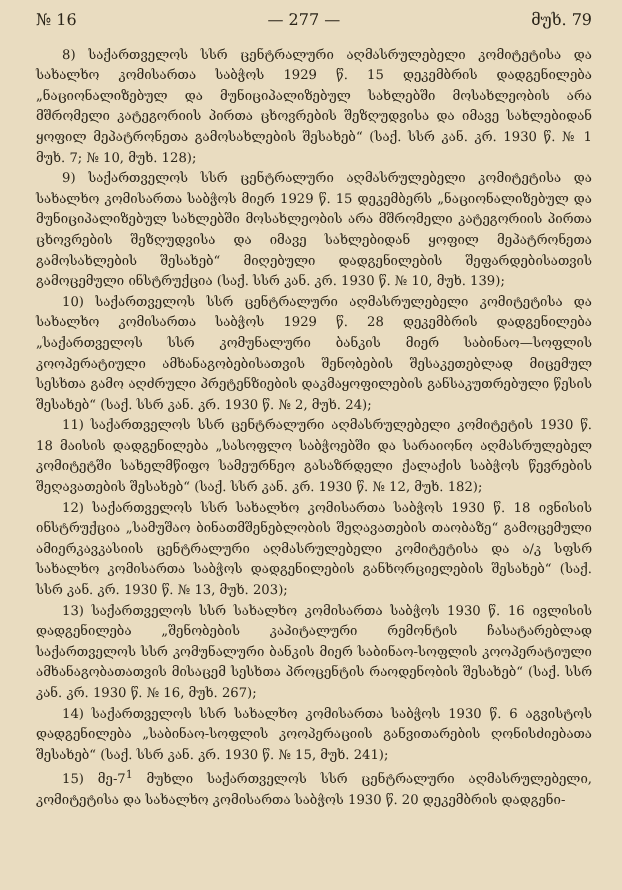№ 16 — 277 — მუხ. 79
8) საქართველოს სსრ ცენტრალური აღმასრულებელი კომიტეტისა და სახალხო კომისართა საბჭოს 1929 წ. 15 დეკემბრის დადგენილება „ნაციონალიზებულ და მუნიციპალიზებულ სახლებში მოსახლეობის არა მშრომელი კატეგორიის პირთა ცხოვრების შეზღუდვისა და იმავე სახლებიდან ყოფილ მეპატრონეთა გამოსახლების შესახებ“ (საქ. სსრ კან. კრ. 1930 წ. № 1 მუხ. 7; № 10, მუხ. 128);
9) საქართველოს სსრ ცენტრალური აღმასრულებელი კომიტეტისა და სახალხო კომისართა საბჭოს მიერ 1929 წ. 15 დეკემბერს „ნაციონალიზებულ და მუნიციპალიზებულ სახლებში მოსახლეობის არა მშრომელი კატეგორიის პირთა ცხოვრების შეზღუდვისა და იმავე სახლებიდან ყოფილ მეპატრონეთა გამოსახლების შესახებ“ მიღებული დადგენილების შეფარდებისათვის გამოცემული ინსტრუქცია (საქ. სსრ კან. კრ. 1930 წ. № 10, მუხ. 139);
10) საქართველოს სსრ ცენტრალური აღმასრულებელი კომიტეტისა და სახალხო კომისართა საბჭოს 1929 წ. 28 დეკემბრის დადგენილება „საქართველოს სსრ კომუნალური ბანკის მიერ საბინაო—სოფლის კოოპერატიული ამხანაგობებისათვის შენობების შესაკეთებლად მიცემულ სესხთა გამო აღძრული პრეტენზიების დაკმაყოფილების განსაკუთრებული წესის შესახებ“ (საქ. სსრ კან. კრ. 1930 წ. № 2, მუხ. 24);
11) საქართველოს სსრ ცენტრალური აღმასრულებელი კომიტეტის 1930 წ. 18 მაისის დადგენილება „სასოფლო საბჭოებში და სარაიონო აღმასრულებელ კომიტეტში სახელმწიფო სამეურნეო გასაზრდელი ქალაქის საბჭოს წევრების შეღავათების შესახებ“ (საქ. სსრ კან. კრ. 1930 წ. № 12, მუხ. 182);
12) საქართველოს სსრ სახალხო კომისართა საბჭოს 1930 წ. 18 ივნისის ინსტრუქცია „სამუშაო ბინათმშენებლობის შეღავათების თაობაზე“ გამოცემული ამიერკავკასიის ცენტრალური აღმასრულებელი კომიტეტისა და ა/კ სფსრ სახალხო კომისართა საბჭოს დადგენილების განხორციელების შესახებ“ (საქ. სსრ კან. კრ. 1930 წ. № 13, მუხ. 203);
13) საქართველოს სსრ სახალხო კომისართა საბჭოს 1930 წ. 16 ივლისის დადგენილება „შენობების კაპიტალური რემონტის ჩასატარებლად საქართველოს სსრ კომუნალური ბანკის მიერ საბინაო-სოფლის კოოპერატიული ამხანაგობათათვის მისაცემ სესხთა პროცენტის რაოდენობის შესახებ“ (საქ. სსრ კან. კრ. 1930 წ. № 16, მუხ. 267);
14) საქართველოს სსრ სახალხო კომისართა საბჭოს 1930 წ. 6 აგვისტოს დადგენილება „საბინაო-სოფლის კოოპერაციის განვითარების ღონისძიებათა შესახებ“ (საქ. სსრ კან. კრ. 1930 წ. № 15, მუხ. 241);
15) მე-7<sup>1</sup> მუხლი საქართველოს სსრ ცენტრალური აღმასრულებელი, კომიტეტისა და სახალხო კომისართა საბჭოს 1930 წ. 20 დეკემბრის დადგენი-